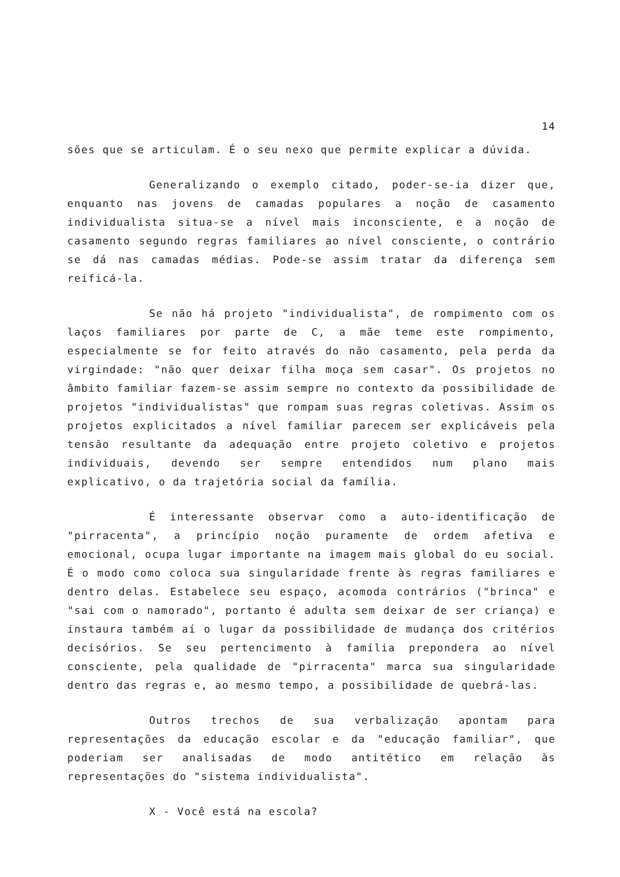14
sões que se articulam. É o seu nexo que permite explicar a dúvida.
Generalizando o exemplo citado, poder-se-ia dizer que, enquanto nas jovens de camadas populares a noção de casamento individualista situa-se a nível mais inconsciente, e a noção de casamento segundo regras familiares ao nível consciente, o contrário se dá nas camadas médias. Pode-se assim tratar da diferença sem reificá-la.
Se não há projeto "individualista", de rompimento com os laços familiares por parte de C, a mãe teme este rompimento, especialmente se for feito através do não casamento, pela perda da virgindade: "não quer deixar filha moça sem casar". Os projetos no âmbito familiar fazem-se assim sempre no contexto da possibilidade de projetos "individualistas" que rompam suas regras coletivas. Assim os projetos explicitados a nível familiar parecem ser explicáveis pela tensão resultante da adequação entre projeto coletivo e projetos individuais, devendo ser sempre entendidos num plano mais explicativo, o da trajetória social da família.
É interessante observar como a auto-identificação de "pirracenta", a princípio noção puramente de ordem afetiva e emocional, ocupa lugar importante na imagem mais global do eu social. É o modo como coloca sua singularidade frente às regras familiares e dentro delas. Estabelece seu espaço, acomoda contrários ("brinca" e "sai com o namorado", portanto é adulta sem deixar de ser criança) e instaura também aí o lugar da possibilidade de mudança dos critérios decisórios. Se seu pertencimento à família prepondera ao nível consciente, pela qualidade de "pirracenta" marca sua singularidade dentro das regras e, ao mesmo tempo, a possibilidade de quebrá-las.
Outros trechos de sua verbalização apontam para representações da educação escolar e da "educação familiar", que poderiam ser analisadas de modo antitético em relação às representações do "sistema individualista".
X - Você está na escola?